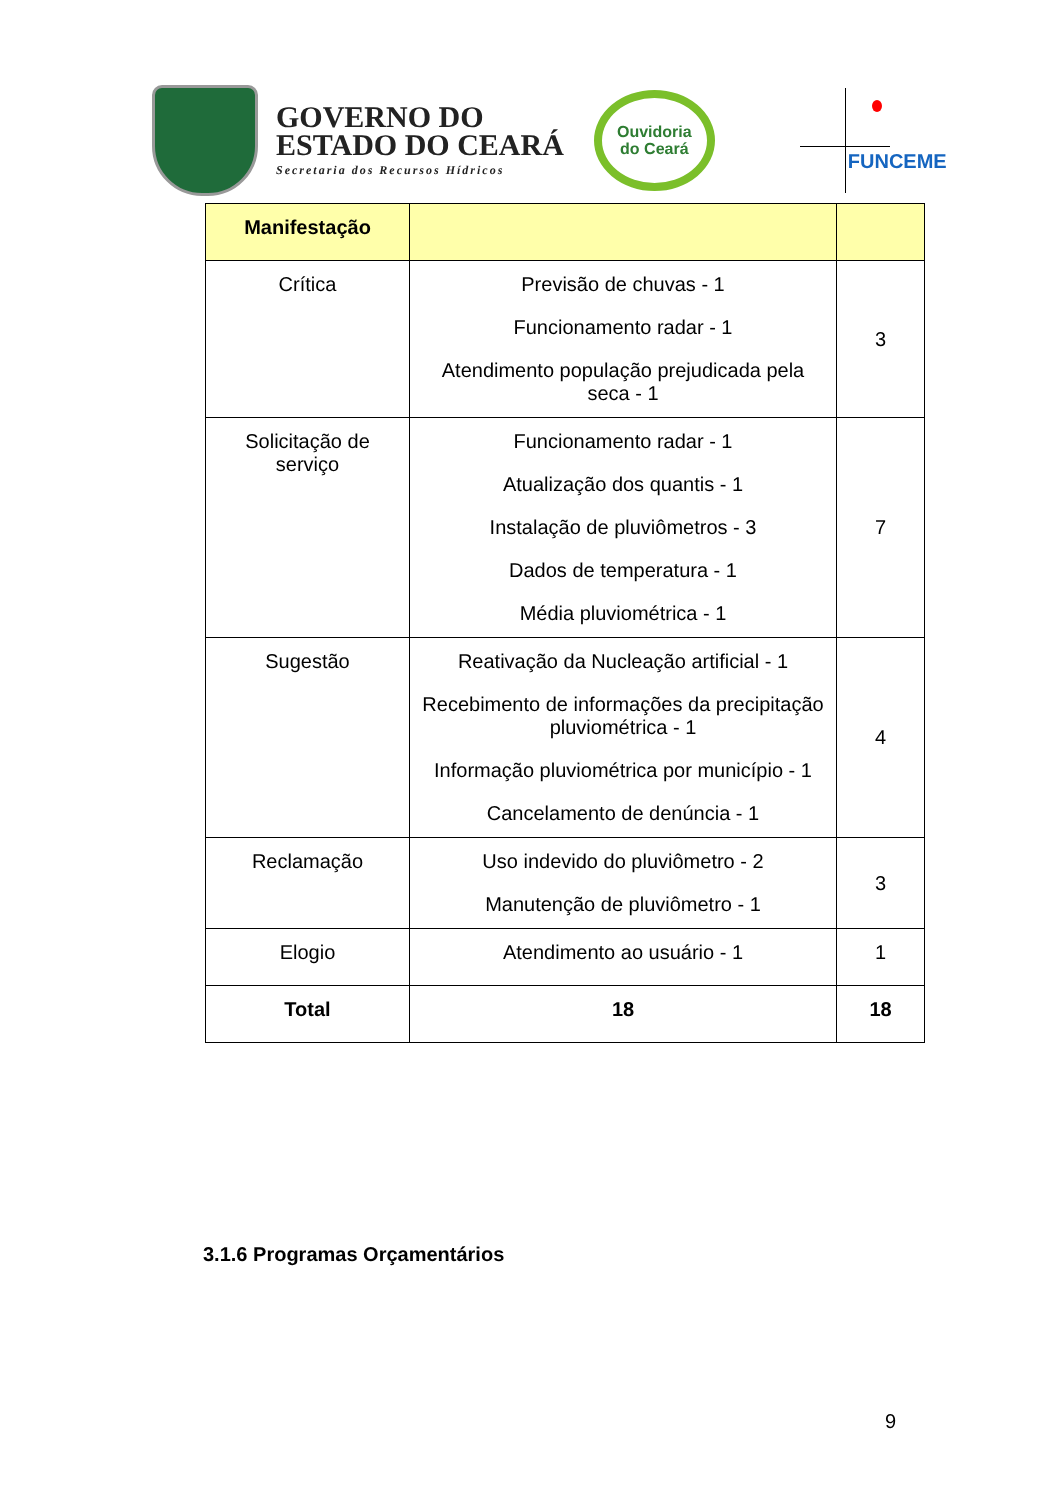GOVERNO DO
ESTADO DO CEARÁ
Secretaria dos Recursos Hídricos
Ouvidoria
do Ceará
FUNCEME
| Manifestação | | |
| --- | --- | --- |
| Crítica | Previsão de chuvas - 1 Funcionamento radar - 1 Atendimento população prejudicada pela seca - 1 | 3 |
| Solicitação de serviço | Funcionamento radar - 1 Atualização dos quantis - 1 Instalação de pluviômetros - 3 Dados de temperatura - 1 Média pluviométrica - 1 | 7 |
| Sugestão | Reativação da Nucleação artificial - 1 Recebimento de informações da precipitação pluviométrica - 1 Informação pluviométrica por município - 1 Cancelamento de denúncia - 1 | 4 |
| Reclamação | Uso indevido do pluviômetro - 2 Manutenção de pluviômetro - 1 | 3 |
| Elogio | Atendimento ao usuário - 1 | 1 |
| Total | 18 | 18 |
3.1.6 Programas Orçamentários
9